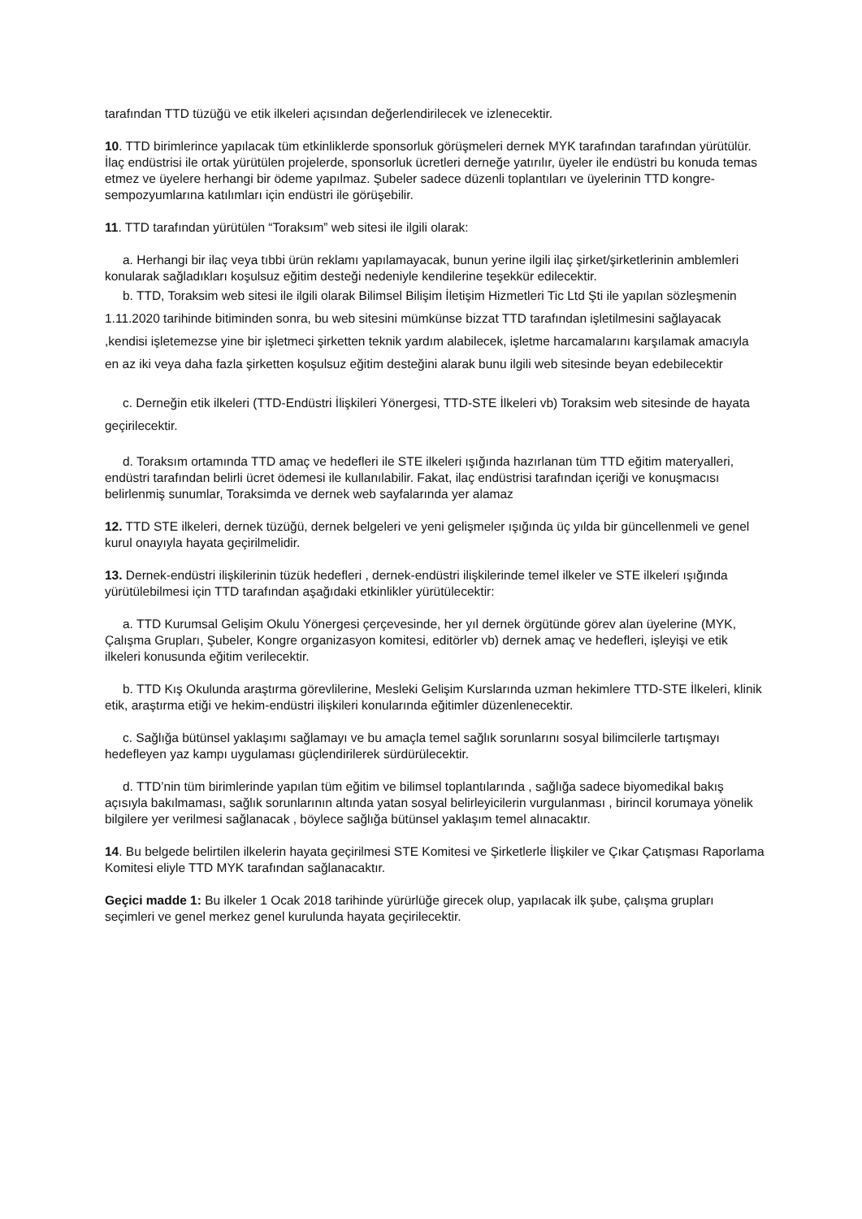tarafından TTD tüzüğü ve etik ilkeleri açısından değerlendirilecek ve izlenecektir.
10. TTD birimlerince yapılacak tüm etkinliklerde sponsorluk görüşmeleri dernek MYK tarafından tarafından yürütülür. İlaç endüstrisi ile ortak yürütülen projelerde, sponsorluk ücretleri derneğe yatırılır, üyeler ile endüstri bu konuda temas etmez ve üyelere herhangi bir ödeme yapılmaz. Şubeler sadece düzenli toplantıları ve üyelerinin TTD kongre-sempozyumlarına katılımları için endüstri ile görüşebilir.
11. TTD tarafından yürütülen “Toraksım” web sitesi ile ilgili olarak:
a. Herhangi bir ilaç veya tıbbi ürün reklamı yapılamayacak, bunun yerine ilgili ilaç şirket/şirketlerinin amblemleri konularak sağladıkları koşulsuz eğitim desteği nedeniyle kendilerine teşekkür edilecektir.
b. TTD, Toraksim web sitesi ile ilgili olarak Bilimsel Bilişim İletişim Hizmetleri Tic Ltd Şti ile yapılan sözleşmenin 1.11.2020 tarihinde bitiminden sonra, bu web sitesini mümkünse bizzat TTD tarafından işletilmesini sağlayacak ,kendisi işletemezse yine bir işletmeci şirketten teknik yardım alabilecek, işletme harcamalarını karşılamak amacıyla en az iki veya daha fazla şirketten koşulsuz eğitim desteğini alarak bunu ilgili web sitesinde beyan edebilecektir
c. Derneğin etik ilkeleri (TTD-Endüstri İlişkileri Yönergesi, TTD-STE İlkeleri vb) Toraksim web sitesinde de hayata geçirilecektir.
d. Toraksım ortamında TTD amaç ve hedefleri ile STE ilkeleri ışığında hazırlanan tüm TTD eğitim materyalleri, endüstri tarafından belirli ücret ödemesi ile kullanılabilir. Fakat, ilaç endüstrisi tarafından içeriği ve konuşmacısı belirlenmiş sunumlar, Toraksimda ve dernek web sayfalarında yer alamaz
12. TTD STE ilkeleri, dernek tüzüğü, dernek belgeleri ve yeni gelişmeler ışığında üç yılda bir güncellenmeli ve genel kurul onayıyla hayata geçirilmelidir.
13. Dernek-endüstri ilişkilerinin tüzük hedefleri , dernek-endüstri ilişkilerinde temel ilkeler ve STE ilkeleri ışığında yürütülebilmesi için TTD tarafından aşağıdaki etkinlikler yürütülecektir:
a. TTD Kurumsal Gelişim Okulu Yönergesi çerçevesinde, her yıl dernek örgütünde görev alan üyelerine (MYK, Çalışma Grupları, Şubeler, Kongre organizasyon komitesi, editörler vb) dernek amaç ve hedefleri, işleyişi ve etik ilkeleri konusunda eğitim verilecektir.
b. TTD Kış Okulunda araştırma görevlilerine, Mesleki Gelişim Kurslarında uzman hekimlere TTD-STE İlkeleri, klinik etik, araştırma etiği ve hekim-endüstri ilişkileri konularında eğitimler düzenlenecektir.
c. Sağlığa bütünsel yaklaşımı sağlamayı ve bu amaçla temel sağlık sorunlarını sosyal bilimcilerle tartışmayı hedefleyen yaz kampı uygulaması güçlendirilerek sürdürülecektir.
d. TTD’nin tüm birimlerinde yapılan tüm eğitim ve bilimsel toplantılarında , sağlığa sadece biyomedikal bakış açısıyla bakılmaması, sağlık sorunlarının altında yatan sosyal belirleyicilerin vurgulanması , birincil korumaya yönelik bilgilere yer verilmesi sağlanacak , böylece sağlığa bütünsel yaklaşım temel alınacaktır.
14. Bu belgede belirtilen ilkelerin hayata geçirilmesi STE Komitesi ve Şirketlerle İlişkiler ve Çıkar Çatışması Raporlama Komitesi eliyle TTD MYK tarafından sağlanacaktır.
Geçici madde 1: Bu ilkeler 1 Ocak 2018 tarihinde yürürlüğe girecek olup, yapılacak ilk şube, çalışma grupları seçimleri ve genel merkez genel kurulunda hayata geçirilecektir.